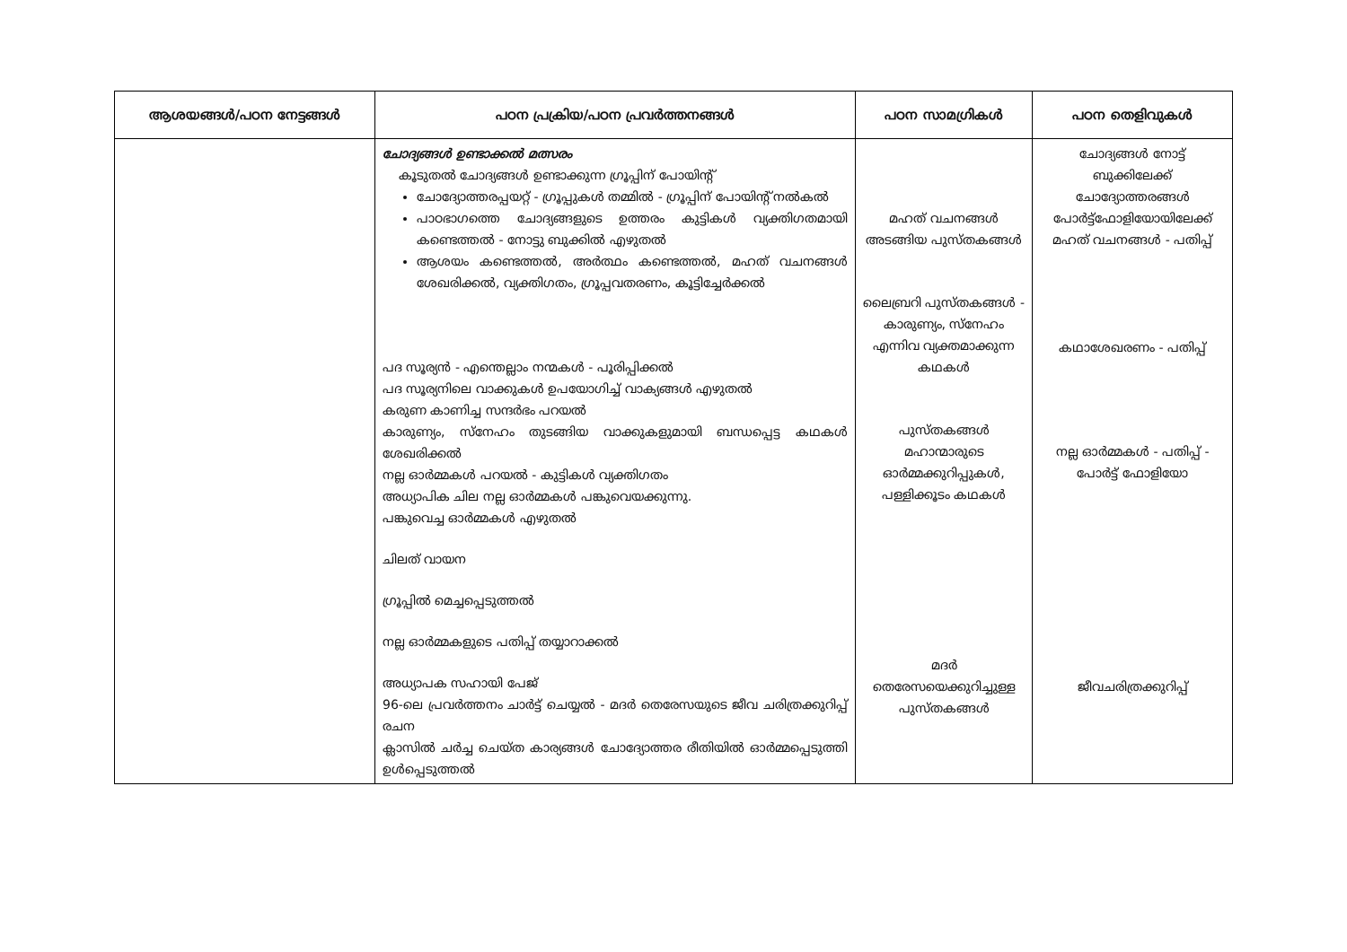| ആശയങ്ങൾ/പഠന നേട്ടങ്ങൾ | പഠന പ്രക്രിയ/പഠന പ്രവർത്തനങ്ങൾ | പഠന സാമഗ്രികൾ | പഠന തെളിവുകൾ |
| --- | --- | --- | --- |
| | ചോദ്യങ്ങൾ ഉണ്ടാക്കൽ മത്സരം കൂടുതൽ ചോദ്യങ്ങൾ ഉണ്ടാക്കുന്ന ഗ്രൂപ്പിന് പോയിന്റ് ചോദ്യോത്തരപ്പയറ്റ് - ഗ്രൂപ്പുകൾ തമ്മിൽ - ഗ്രൂപ്പിന് പോയിന്റ് നൽകൽ പാഠഭാഗത്തെ ചോദ്യങ്ങളുടെ ഉത്തരം കുട്ടികൾ വ്യക്തിഗതമായി കണ്ടെത്തൽ - നോട്ടു ബുക്കിൽ എഴുതൽ ആശയം കണ്ടെത്തൽ, അർത്ഥം കണ്ടെത്തൽ, മഹത് വചനങ്ങൾ ശേഖരിക്കൽ, വ്യക്തിഗതം, ഗ്രൂപ്പവതരണം, കൂട്ടിച്ചേർക്കൽ പദ സൂര്യൻ - എന്തെല്ലാം നന്മകൾ - പൂരിപ്പിക്കൽ പദ സൂര്യനിലെ വാക്കുകൾ ഉപയോഗിച്ച് വാക്യങ്ങൾ എഴുതൽ കരുണ കാണിച്ച സന്ദർഭം പറയൽ കാരുണ്യം, സ്നേഹം തുടങ്ങിയ വാക്കുകളുമായി ബന്ധപ്പെട്ട കഥകൾ ശേഖരിക്കൽ നല്ല ഓർമ്മകൾ പറയൽ - കുട്ടികൾ വ്യക്തിഗതം അധ്യാപിക ചില നല്ല ഓർമ്മകൾ പങ്കുവെയക്കുന്നു. പങ്കുവെച്ച ഓർമ്മകൾ എഴുതൽ ചിലത് വായന ഗ്രൂപ്പിൽ മെച്ചപ്പെടുത്തൽ നല്ല ഓർമ്മകളുടെ പതിപ്പ് തയ്യാറാക്കൽ അധ്യാപക സഹായി പേജ് 96-ലെ പ്രവർത്തനം ചാർട്ട് ചെയ്യൽ - മദർ തെരേസയുടെ ജീവ ചരിത്രക്കുറിപ്പ് രചന ക്ലാസിൽ ചർച്ച ചെയ്ത കാര്യങ്ങൾ ചോദ്യോത്തര രീതിയിൽ ഓർമ്മപ്പെടുത്തി ഉൾപ്പെടുത്തൽ | മഹത് വചനങ്ങൾ അടങ്ങിയ പുസ്തകങ്ങൾ ലൈബ്രറി പുസ്തകങ്ങൾ - കാരുണ്യം, സ്നേഹം എന്നിവ വ്യക്തമാക്കുന്ന കഥകൾ പുസ്തകങ്ങൾ മഹാന്മാരുടെ ഓർമ്മക്കുറിപ്പുകൾ, പള്ളിക്കൂടം കഥകൾ മദർ തെരേസയെക്കുറിച്ചുള്ള പുസ്തകങ്ങൾ | ചോദ്യങ്ങൾ നോട്ട് ബുക്കിലേക്ക് ചോദ്യോത്തരങ്ങൾ പോർട്ട്ഫോളിയോയിലേക്ക് മഹത് വചനങ്ങൾ - പതിപ്പ് കഥാശേഖരണം - പതിപ്പ് നല്ല ഓർമ്മകൾ - പതിപ്പ് - പോർട്ട് ഫോളിയോ ജീവചരിത്രക്കുറിപ്പ് |